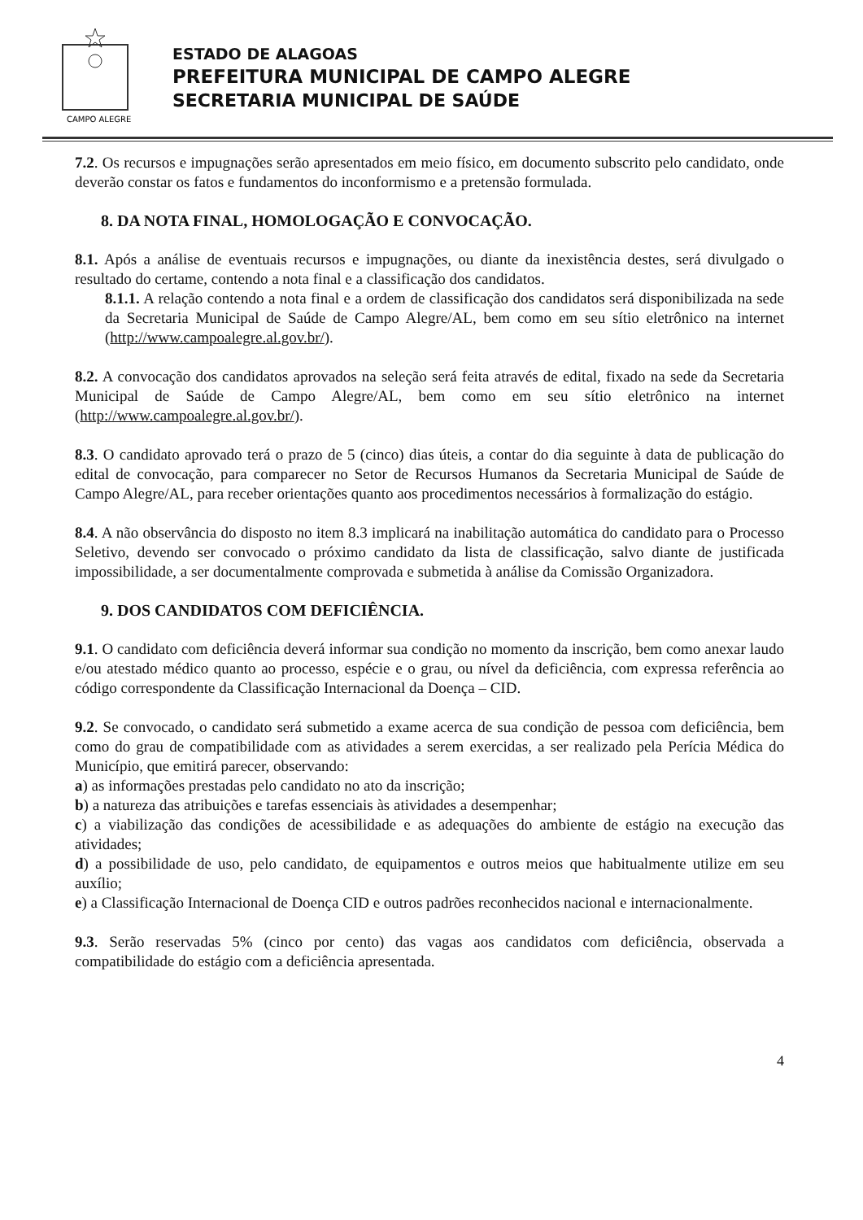CAMPO ALEGRE
ESTADO DE ALAGOAS
PREFEITURA MUNICIPAL DE CAMPO ALEGRE
SECRETARIA MUNICIPAL DE SAÚDE
7.2. Os recursos e impugnações serão apresentados em meio físico, em documento subscrito pelo candidato, onde deverão constar os fatos e fundamentos do inconformismo e a pretensão formulada.
8. DA NOTA FINAL, HOMOLOGAÇÃO E CONVOCAÇÃO.
8.1. Após a análise de eventuais recursos e impugnações, ou diante da inexistência destes, será divulgado o resultado do certame, contendo a nota final e a classificação dos candidatos.
8.1.1. A relação contendo a nota final e a ordem de classificação dos candidatos será disponibilizada na sede da Secretaria Municipal de Saúde de Campo Alegre/AL, bem como em seu sítio eletrônico na internet (http://www.campoalegre.al.gov.br/).
8.2. A convocação dos candidatos aprovados na seleção será feita através de edital, fixado na sede da Secretaria Municipal de Saúde de Campo Alegre/AL, bem como em seu sítio eletrônico na internet (http://www.campoalegre.al.gov.br/).
8.3. O candidato aprovado terá o prazo de 5 (cinco) dias úteis, a contar do dia seguinte à data de publicação do edital de convocação, para comparecer no Setor de Recursos Humanos da Secretaria Municipal de Saúde de Campo Alegre/AL, para receber orientações quanto aos procedimentos necessários à formalização do estágio.
8.4. A não observância do disposto no item 8.3 implicará na inabilitação automática do candidato para o Processo Seletivo, devendo ser convocado o próximo candidato da lista de classificação, salvo diante de justificada impossibilidade, a ser documentalmente comprovada e submetida à análise da Comissão Organizadora.
9. DOS CANDIDATOS COM DEFICIÊNCIA.
9.1. O candidato com deficiência deverá informar sua condição no momento da inscrição, bem como anexar laudo e/ou atestado médico quanto ao processo, espécie e o grau, ou nível da deficiência, com expressa referência ao código correspondente da Classificação Internacional da Doença – CID.
9.2. Se convocado, o candidato será submetido a exame acerca de sua condição de pessoa com deficiência, bem como do grau de compatibilidade com as atividades a serem exercidas, a ser realizado pela Perícia Médica do Município, que emitirá parecer, observando:
a) as informações prestadas pelo candidato no ato da inscrição;
b) a natureza das atribuições e tarefas essenciais às atividades a desempenhar;
c) a viabilização das condições de acessibilidade e as adequações do ambiente de estágio na execução das atividades;
d) a possibilidade de uso, pelo candidato, de equipamentos e outros meios que habitualmente utilize em seu auxílio;
e) a Classificação Internacional de Doença CID e outros padrões reconhecidos nacional e internacionalmente.
9.3. Serão reservadas 5% (cinco por cento) das vagas aos candidatos com deficiência, observada a compatibilidade do estágio com a deficiência apresentada.
4